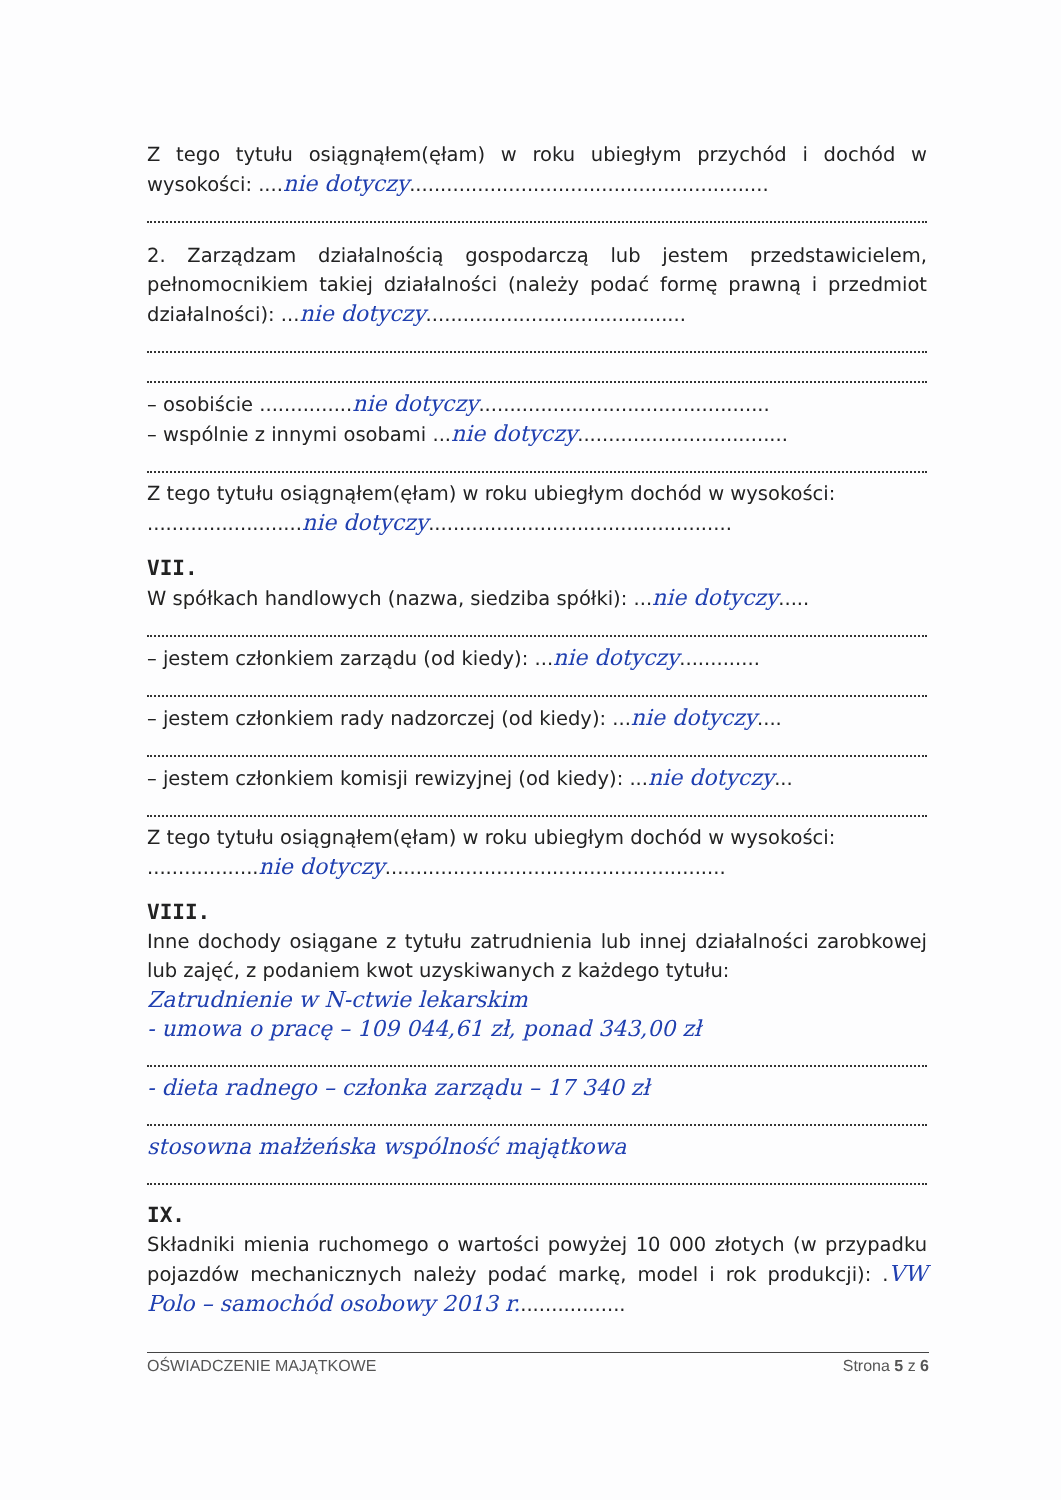Z tego tytułu osiągnąłem(ęłam) w roku ubiegłym przychód i dochód w wysokości: ....nie dotyczy..........................................................
2. Zarządzam działalnością gospodarczą lub jestem przedstawicielem, pełnomocnikiem takiej działalności (należy podać formę prawną i przedmiot działalności): ...nie dotyczy..........................................
– osobiście ...............nie dotyczy...............................................
– wspólnie z innymi osobami ...nie dotyczy..................................
Z tego tytułu osiągnąłem(ęłam) w roku ubiegłym dochód w wysokości:
.........................nie dotyczy.................................................
VII.
W spółkach handlowych (nazwa, siedziba spółki): ...nie dotyczy.....
– jestem członkiem zarządu (od kiedy): ...nie dotyczy.............
– jestem członkiem rady nadzorczej (od kiedy): ...nie dotyczy....
– jestem członkiem komisji rewizyjnej (od kiedy): ...nie dotyczy...
Z tego tytułu osiągnąłem(ęłam) w roku ubiegłym dochód w wysokości:
..................nie dotyczy.......................................................
VIII.
Inne dochody osiągane z tytułu zatrudnienia lub innej działalności zarobkowej lub zajęć, z podaniem kwot uzyskiwanych z każdego tytułu:
Zatrudnienie w N-ctwie lekarskim
- umowa o pracę – 109 044,61 zł, ponad 343,00 zł
- dieta radnego – członka zarządu – 17 340 zł
stosowna małżeńska wspólność majątkowa
IX.
Składniki mienia ruchomego o wartości powyżej 10 000 złotych (w przypadku pojazdów mechanicznych należy podać markę, model i rok produkcji): .VW Polo – samochód osobowy 2013 r..................
OŚWIADCZENIE MAJĄTKOWE Strona 5 z 6